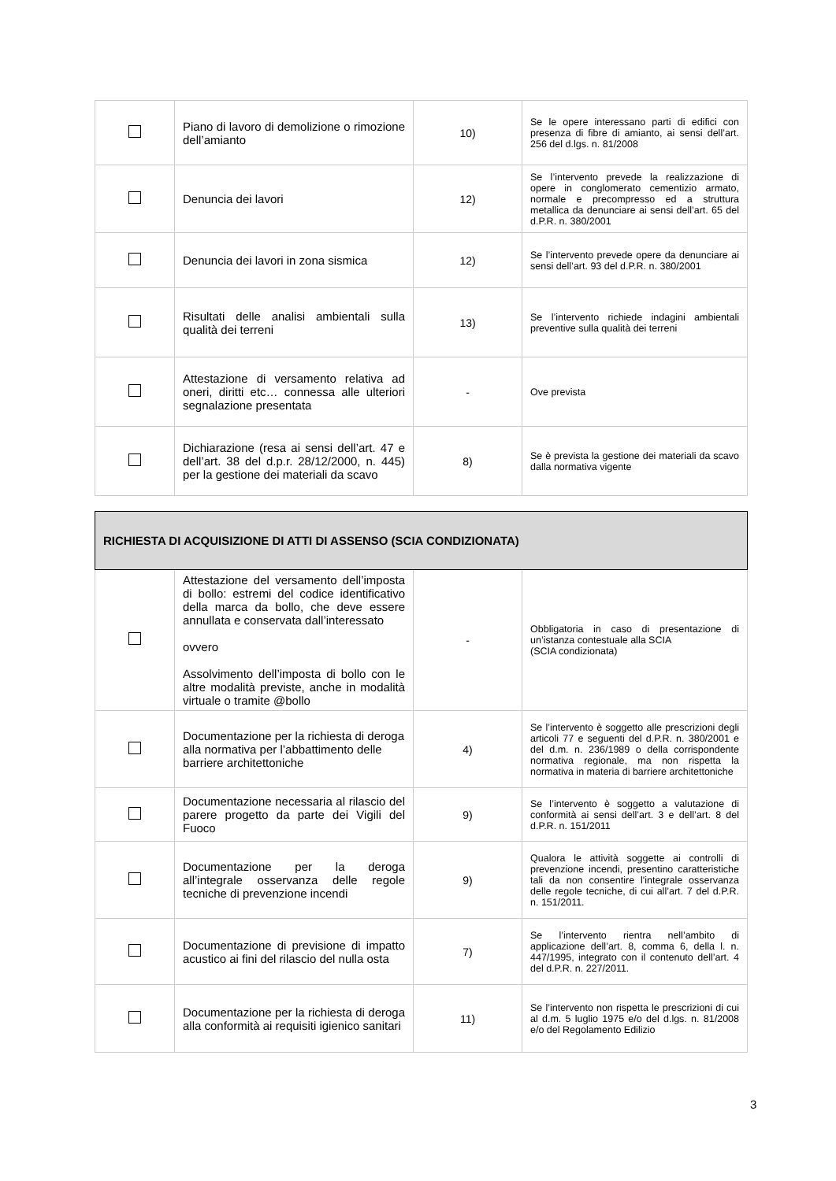| | Piano di lavoro di demolizione o rimozione dell’amianto | 10) | Se le opere interessano parti di edifici con presenza di fibre di amianto, ai sensi dell’art. 256 del d.lgs. n. 81/2008 |
| | Denuncia dei lavori | 12) | Se l’intervento prevede la realizzazione di opere in conglomerato cementizio armato, normale e precompresso ed a struttura metallica da denunciare ai sensi dell’art. 65 del d.P.R. n. 380/2001 |
| | Denuncia dei lavori in zona sismica | 12) | Se l’intervento prevede opere da denunciare ai sensi dell’art. 93 del d.P.R. n. 380/2001 |
| | Risultati delle analisi ambientali sulla qualità dei terreni | 13) | Se l’intervento richiede indagini ambientali preventive sulla qualità dei terreni |
| | Attestazione di versamento relativa ad oneri, diritti etc… connessa alle ulteriori segnalazione presentata | - | Ove prevista |
| | Dichiarazione (resa ai sensi dell’art. 47 e dell’art. 38 del d.p.r. 28/12/2000, n. 445) per la gestione dei materiali da scavo | 8) | Se è prevista la gestione dei materiali da scavo dalla normativa vigente |
| RICHIESTA DI ACQUISIZIONE DI ATTI DI ASSENSO (SCIA CONDIZIONATA) | | | |
| --- | --- | --- | --- |
| | Attestazione del versamento dell’imposta di bollo: estremi del codice identificativo della marca da bollo, che deve essere annullata e conservata dall’interessato ovvero Assolvimento dell’imposta di bollo con le altre modalità previste, anche in modalità virtuale o tramite @bollo | - | Obbligatoria in caso di presentazione di un’istanza contestuale alla SCIA (SCIA condizionata) |
| | Documentazione per la richiesta di deroga alla normativa per l’abbattimento delle barriere architettoniche | 4) | Se l’intervento è soggetto alle prescrizioni degli articoli 77 e seguenti del d.P.R. n. 380/2001 e del d.m. n. 236/1989 o della corrispondente normativa regionale, ma non rispetta la normativa in materia di barriere architettoniche |
| | Documentazione necessaria al rilascio del parere progetto da parte dei Vigili del Fuoco | 9) | Se l’intervento è soggetto a valutazione di conformità ai sensi dell’art. 3 e dell’art. 8 del d.P.R. n. 151/2011 |
| | Documentazione per la deroga all’integrale osservanza delle regole tecniche di prevenzione incendi | 9) | Qualora le attività soggette ai controlli di prevenzione incendi, presentino caratteristiche tali da non consentire l'integrale osservanza delle regole tecniche, di cui all’art. 7 del d.P.R. n. 151/2011. |
| | Documentazione di previsione di impatto acustico ai fini del rilascio del nulla osta | 7) | Se l’intervento rientra nell’ambito di applicazione dell’art. 8, comma 6, della l. n. 447/1995, integrato con il contenuto dell’art. 4 del d.P.R. n. 227/2011. |
| | Documentazione per la richiesta di deroga alla conformità ai requisiti igienico sanitari | 11) | Se l’intervento non rispetta le prescrizioni di cui al d.m. 5 luglio 1975 e/o del d.lgs. n. 81/2008 e/o del Regolamento Edilizio |
3